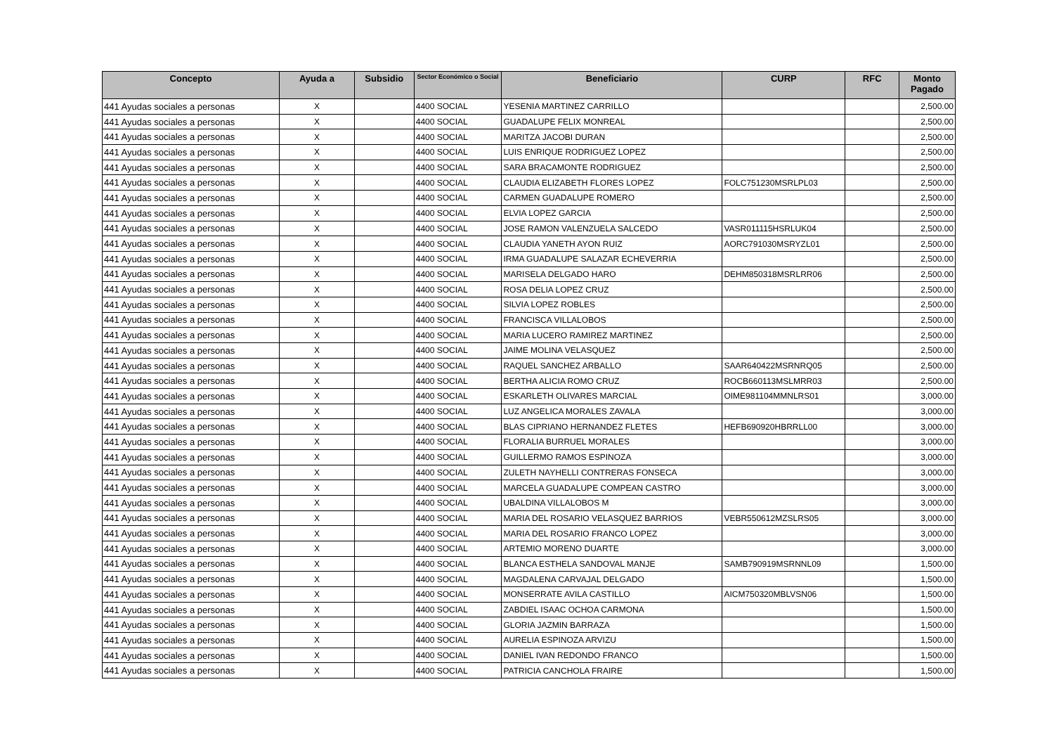| Concepto | Ayuda a | Subsidio | Sector Económico o Social | Beneficiario | CURP | RFC | Monto Pagado |
| --- | --- | --- | --- | --- | --- | --- | --- |
| 441 Ayudas sociales a personas | X | | 4400 SOCIAL | YESENIA MARTINEZ CARRILLO | | | 2,500.00 |
| 441 Ayudas sociales a personas | X | | 4400 SOCIAL | GUADALUPE FELIX MONREAL | | | 2,500.00 |
| 441 Ayudas sociales a personas | X | | 4400 SOCIAL | MARITZA JACOBI DURAN | | | 2,500.00 |
| 441 Ayudas sociales a personas | X | | 4400 SOCIAL | LUIS ENRIQUE RODRIGUEZ LOPEZ | | | 2,500.00 |
| 441 Ayudas sociales a personas | X | | 4400 SOCIAL | SARA BRACAMONTE RODRIGUEZ | | | 2,500.00 |
| 441 Ayudas sociales a personas | X | | 4400 SOCIAL | CLAUDIA ELIZABETH FLORES LOPEZ | FOLC751230MSRLPL03 | | 2,500.00 |
| 441 Ayudas sociales a personas | X | | 4400 SOCIAL | CARMEN GUADALUPE ROMERO | | | 2,500.00 |
| 441 Ayudas sociales a personas | X | | 4400 SOCIAL | ELVIA LOPEZ GARCIA | | | 2,500.00 |
| 441 Ayudas sociales a personas | X | | 4400 SOCIAL | JOSE RAMON VALENZUELA SALCEDO | VASR011115HSRLUK04 | | 2,500.00 |
| 441 Ayudas sociales a personas | X | | 4400 SOCIAL | CLAUDIA YANETH AYON RUIZ | AORC791030MSRYZL01 | | 2,500.00 |
| 441 Ayudas sociales a personas | X | | 4400 SOCIAL | IRMA GUADALUPE SALAZAR ECHEVERRIA | | | 2,500.00 |
| 441 Ayudas sociales a personas | X | | 4400 SOCIAL | MARISELA DELGADO HARO | DEHM850318MSRLRR06 | | 2,500.00 |
| 441 Ayudas sociales a personas | X | | 4400 SOCIAL | ROSA DELIA LOPEZ CRUZ | | | 2,500.00 |
| 441 Ayudas sociales a personas | X | | 4400 SOCIAL | SILVIA LOPEZ ROBLES | | | 2,500.00 |
| 441 Ayudas sociales a personas | X | | 4400 SOCIAL | FRANCISCA VILLALOBOS | | | 2,500.00 |
| 441 Ayudas sociales a personas | X | | 4400 SOCIAL | MARIA LUCERO RAMIREZ MARTINEZ | | | 2,500.00 |
| 441 Ayudas sociales a personas | X | | 4400 SOCIAL | JAIME MOLINA VELASQUEZ | | | 2,500.00 |
| 441 Ayudas sociales a personas | X | | 4400 SOCIAL | RAQUEL SANCHEZ ARBALLO | SAAR640422MSRNRQ05 | | 2,500.00 |
| 441 Ayudas sociales a personas | X | | 4400 SOCIAL | BERTHA ALICIA ROMO CRUZ | ROCB660113MSLMRR03 | | 2,500.00 |
| 441 Ayudas sociales a personas | X | | 4400 SOCIAL | ESKARLETH OLIVARES MARCIAL | OIME981104MMNLRS01 | | 3,000.00 |
| 441 Ayudas sociales a personas | X | | 4400 SOCIAL | LUZ ANGELICA MORALES ZAVALA | | | 3,000.00 |
| 441 Ayudas sociales a personas | X | | 4400 SOCIAL | BLAS CIPRIANO HERNANDEZ FLETES | HEFB690920HBRRLL00 | | 3,000.00 |
| 441 Ayudas sociales a personas | X | | 4400 SOCIAL | FLORALIA BURRUEL MORALES | | | 3,000.00 |
| 441 Ayudas sociales a personas | X | | 4400 SOCIAL | GUILLERMO RAMOS ESPINOZA | | | 3,000.00 |
| 441 Ayudas sociales a personas | X | | 4400 SOCIAL | ZULETH NAYHELLI CONTRERAS FONSECA | | | 3,000.00 |
| 441 Ayudas sociales a personas | X | | 4400 SOCIAL | MARCELA GUADALUPE COMPEAN CASTRO | | | 3,000.00 |
| 441 Ayudas sociales a personas | X | | 4400 SOCIAL | UBALDINA VILLALOBOS M | | | 3,000.00 |
| 441 Ayudas sociales a personas | X | | 4400 SOCIAL | MARIA DEL ROSARIO VELASQUEZ BARRIOS | VEBR550612MZSLRS05 | | 3,000.00 |
| 441 Ayudas sociales a personas | X | | 4400 SOCIAL | MARIA DEL ROSARIO FRANCO LOPEZ | | | 3,000.00 |
| 441 Ayudas sociales a personas | X | | 4400 SOCIAL | ARTEMIO MORENO DUARTE | | | 3,000.00 |
| 441 Ayudas sociales a personas | X | | 4400 SOCIAL | BLANCA ESTHELA SANDOVAL MANJE | SAMB790919MSRNNL09 | | 1,500.00 |
| 441 Ayudas sociales a personas | X | | 4400 SOCIAL | MAGDALENA CARVAJAL DELGADO | | | 1,500.00 |
| 441 Ayudas sociales a personas | X | | 4400 SOCIAL | MONSERRATE AVILA CASTILLO | AICM750320MBLVSN06 | | 1,500.00 |
| 441 Ayudas sociales a personas | X | | 4400 SOCIAL | ZABDIEL ISAAC OCHOA CARMONA | | | 1,500.00 |
| 441 Ayudas sociales a personas | X | | 4400 SOCIAL | GLORIA JAZMIN BARRAZA | | | 1,500.00 |
| 441 Ayudas sociales a personas | X | | 4400 SOCIAL | AURELIA ESPINOZA ARVIZU | | | 1,500.00 |
| 441 Ayudas sociales a personas | X | | 4400 SOCIAL | DANIEL IVAN REDONDO FRANCO | | | 1,500.00 |
| 441 Ayudas sociales a personas | X | | 4400 SOCIAL | PATRICIA CANCHOLA FRAIRE | | | 1,500.00 |